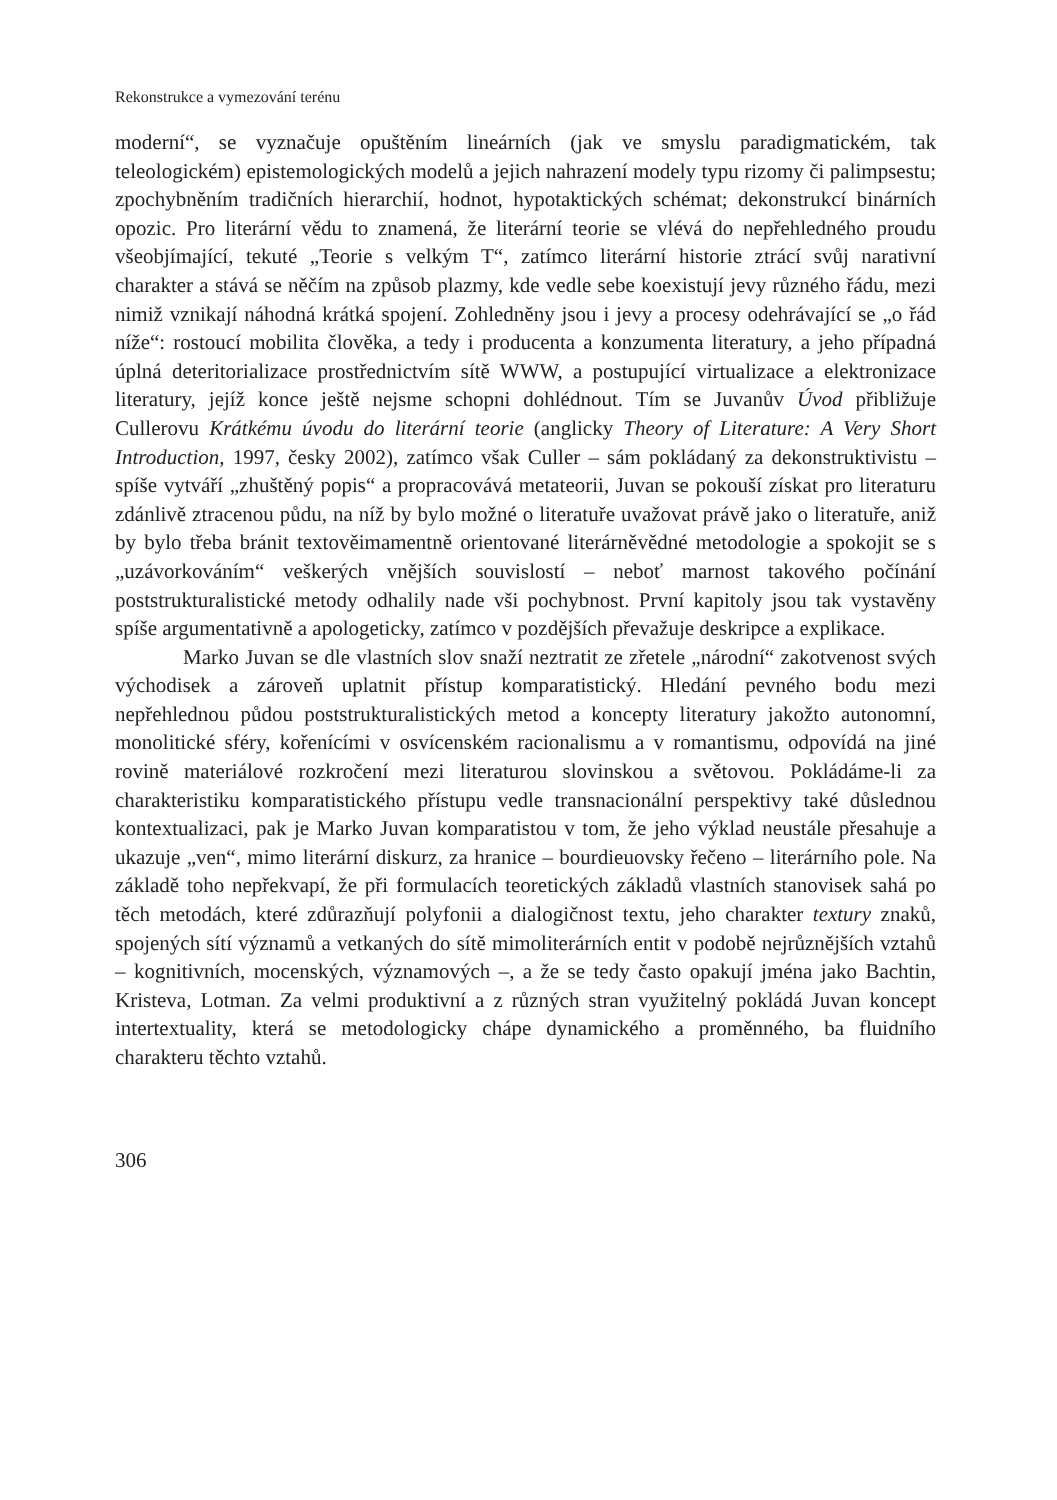Rekonstrukce a vymezování terénu
moderní“, se vyznačuje opuštěním lineárních (jak ve smyslu paradigmatickém, tak teleologickém) epistemologických modelů a jejich nahrazení modely typu rizomy či palimpsestu; zpochybněním tradičních hierarchií, hodnot, hypotaktických schémat; dekonstrukcí binárních opozic. Pro literární vědu to znamená, že literární teorie se vlévá do nepřehledného proudu všeobjímající, tekuté „Teorie s velkým T“, zatímco literární historie ztrácí svůj narativní charakter a stává se něčím na způsob plazmy, kde vedle sebe koexistují jevy různého řádu, mezi nimiž vznikají náhodná krátká spojení. Zohledněny jsou i jevy a procesy odehrávající se „o řád níže“: rostoucí mobilita člověka, a tedy i producenta a konzumenta literatury, a jeho případná úplná deteritorializace prostřednictvím sítě WWW, a postupující virtualizace a elektronizace literatury, jejíž konce ještě nejsme schopni dohlédnout. Tím se Juvanův Úvod přibližuje Cullerovu Krátkému úvodu do literární teorie (anglicky Theory of Literature: A Very Short Introduction, 1997, česky 2002), zatímco však Culler – sám pokládaný za dekonstruktivistu – spíše vytváří „zhuštěný popis“ a propracovává metateorii, Juvan se pokouší získat pro literaturu zdánlivě ztracenou půdu, na níž by bylo možné o literatuře uvažovat právě jako o literatuře, aniž by bylo třeba bránit textověimamentně orientované literárněvědné metodologie a spokojit se s „uzávorkováním“ veškerých vnějších souvislostí – neboť marnost takového počínání poststrukturalistické metody odhalily nade vši pochybnost. První kapitoly jsou tak vystavěny spíše argumentativně a apologeticky, zatímco v pozdějších převažuje deskripce a explikace.
Marko Juvan se dle vlastních slov snaží neztratit ze zřetele „národní“ zakotvenost svých východisek a zároveň uplatnit přístup komparatistický. Hledání pevného bodu mezi nepřehlednou půdou poststrukturalistických metod a koncepty literatury jakožto autonomní, monolitické sféry, kořenícími v osvícenském racionalismu a v romantismu, odpovídá na jiné rovině materiálové rozkročení mezi literaturou slovinskou a světovou. Pokládáme-li za charakteristiku komparatistického přístupu vedle transnacionální perspektivy také důslednou kontextualizaci, pak je Marko Juvan komparatistou v tom, že jeho výklad neustále přesahuje a ukazuje „ven“, mimo literární diskurz, za hranice – bourdieuovsky řečeno – literárního pole. Na základě toho nepřekvapí, že při formulacích teoretických základů vlastních stanovisek sahá po těch metodách, které zdůrazňují polyfonii a dialogičnost textu, jeho charakter textury znaků, spojených sítí významů a vetkaných do sítě mimoliterárních entit v podobě nejrůznějších vztahů – kognitivních, mocenských, významových –, a že se tedy často opakují jména jako Bachtin, Kristeva, Lotman. Za velmi produktivní a z různých stran využitelný pokládá Juvan koncept intertextuality, která se metodologicky chápe dynamického a proměnného, ba fluidního charakteru těchto vztahů.
306